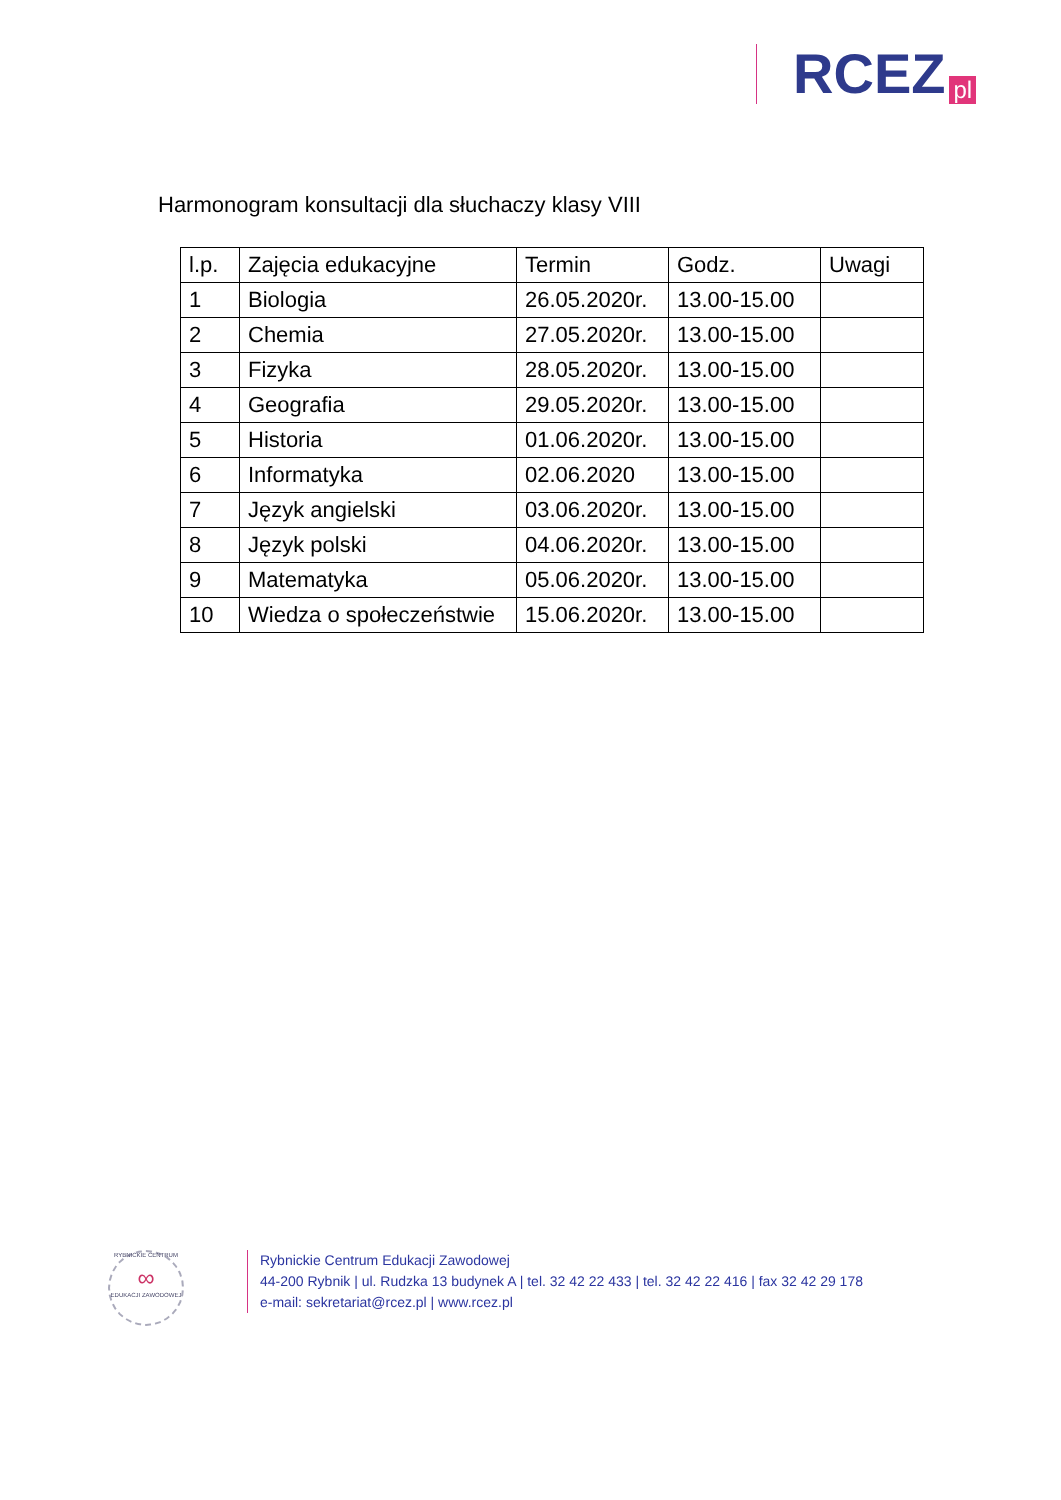RCEZ pl
Harmonogram konsultacji dla słuchaczy klasy VIII
| l.p. | Zajęcia edukacyjne | Termin | Godz. | Uwagi |
| --- | --- | --- | --- | --- |
| 1 | Biologia | 26.05.2020r. | 13.00-15.00 | |
| 2 | Chemia | 27.05.2020r. | 13.00-15.00 | |
| 3 | Fizyka | 28.05.2020r. | 13.00-15.00 | |
| 4 | Geografia | 29.05.2020r. | 13.00-15.00 | |
| 5 | Historia | 01.06.2020r. | 13.00-15.00 | |
| 6 | Informatyka | 02.06.2020 | 13.00-15.00 | |
| 7 | Język angielski | 03.06.2020r. | 13.00-15.00 | |
| 8 | Język polski | 04.06.2020r. | 13.00-15.00 | |
| 9 | Matematyka | 05.06.2020r. | 13.00-15.00 | |
| 10 | Wiedza o społeczeństwie | 15.06.2020r. | 13.00-15.00 | |
RYBNICKIE CENTRUM
∞
EDUKACJI ZAWODOWEJ
Rybnickie Centrum Edukacji Zawodowej
44-200 Rybnik | ul. Rudzka 13 budynek A | tel. 32 42 22 433 | tel. 32 42 22 416 | fax 32 42 29 178
e-mail: sekretariat@rcez.pl | www.rcez.pl